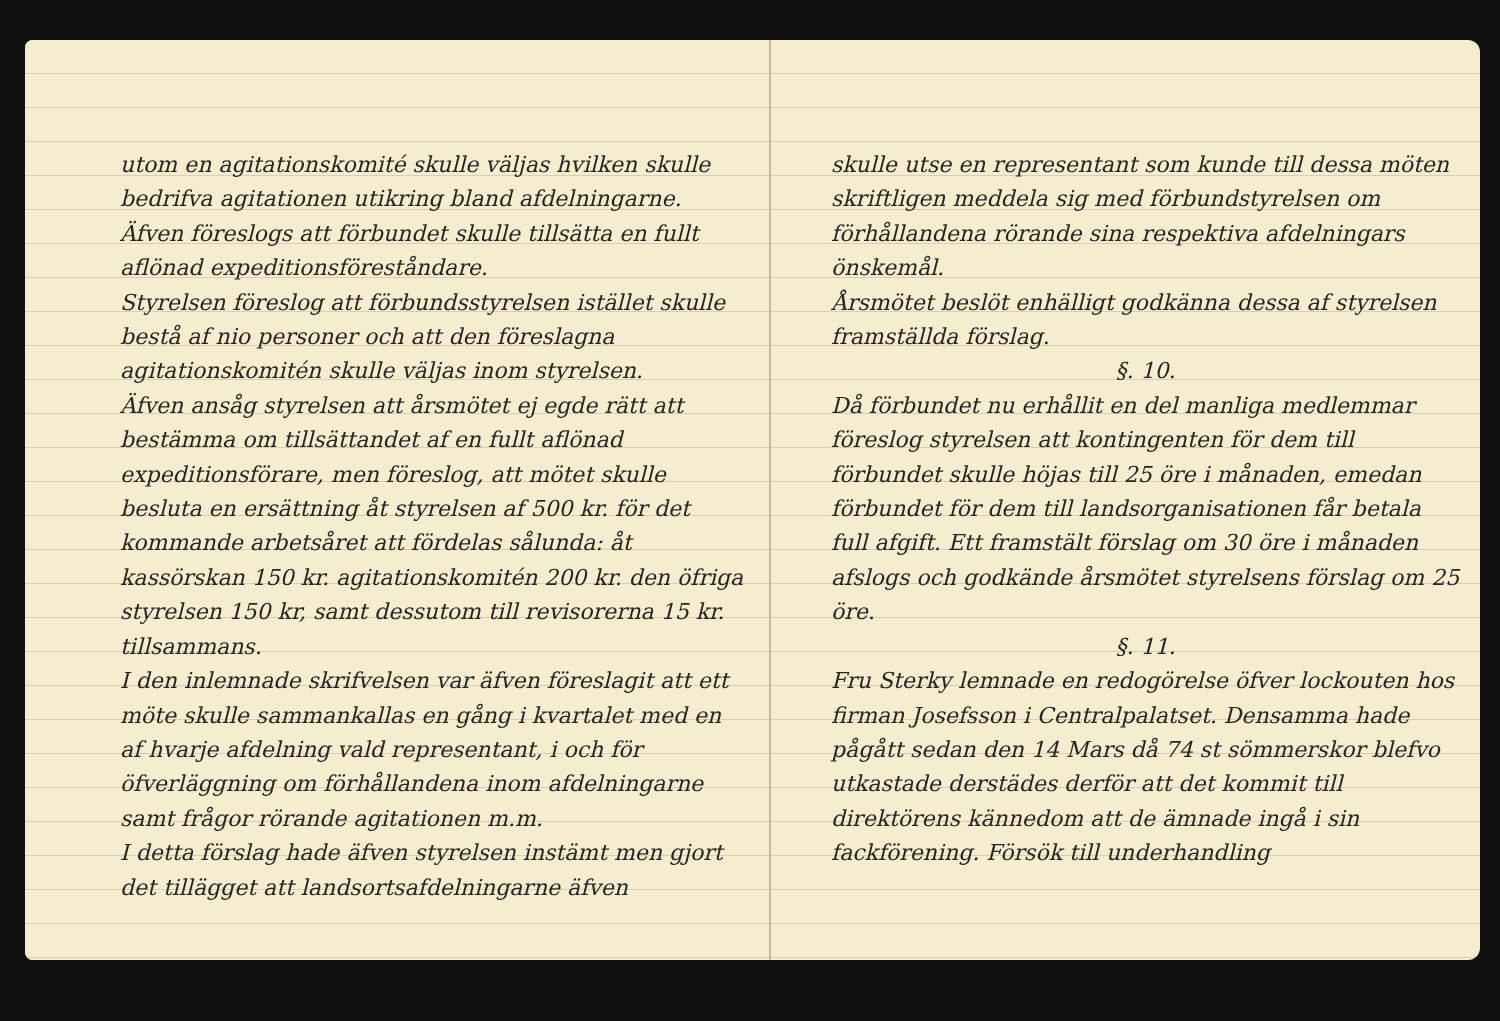utom en agitationskomité skulle väljas hvilken skulle bedrifva agitationen utikring bland afdelningarne. Äfven föreslogs att förbundet skulle tillsätta en fullt aflönad expeditionsföreståndare.
Styrelsen föreslog att förbundsstyrelsen istället skulle bestå af nio personer och att den föreslagna agitationskomitén skulle väljas inom styrelsen.
Äfven ansåg styrelsen att årsmötet ej egde rätt att bestämma om tillsättandet af en fullt aflönad expeditionsförare, men föreslog, att mötet skulle besluta en ersättning åt styrelsen af 500 kr. för det kommande arbetsåret att fördelas sålunda: åt kassörskan 150 kr. agitationskomitén 200 kr. den öfriga styrelsen 150 kr, samt dessutom till revisorerna 15 kr. tillsammans.
I den inlemnade skrifvelsen var äfven föreslagit att ett möte skulle sammankallas en gång i kvartalet med en af hvarje afdelning vald representant, i och för öfverläggning om förhållandena inom afdelningarne samt frågor rörande agitationen m.m.
I detta förslag hade äfven styrelsen instämt men gjort det tillägget att landsortsafdelningarne äfven
skulle utse en representant som kunde till dessa möten skriftligen meddela sig med förbundstyrelsen om förhållandena rörande sina respektiva afdelningars önskemål.
Årsmötet beslöt enhälligt godkänna dessa af styrelsen framställda förslag.
§. 10.
Då förbundet nu erhållit en del manliga medlemmar föreslog styrelsen att kontingenten för dem till förbundet skulle höjas till 25 öre i månaden, emedan förbundet för dem till landsorganisationen får betala full afgift. Ett framstält förslag om 30 öre i månaden afslogs och godkände årsmötet styrelsens förslag om 25 öre.
§. 11.
Fru Sterky lemnade en redogörelse öfver lockouten hos firman Josefsson i Centralpalatset. Densamma hade pågått sedan den 14 Mars då 74 st sömmerskor blefvo utkastade derstädes derför att det kommit till direktörens kännedom att de ämnade ingå i sin fackförening. Försök till underhandling